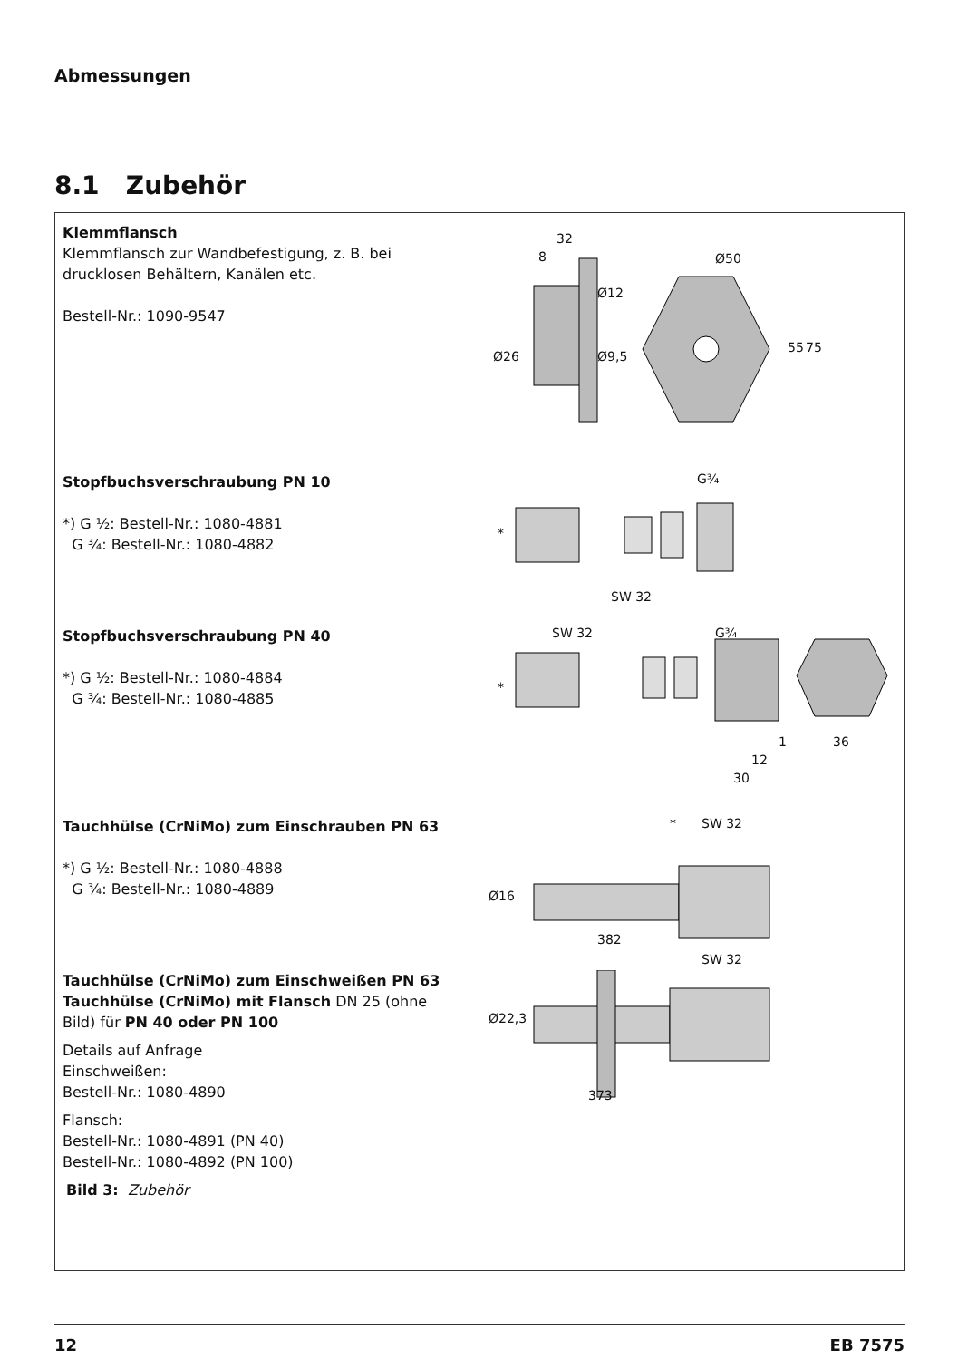Abmessungen
8.1 Zubehör
Klemmflansch
Klemmflansch zur Wandbefestigung, z. B. bei drucklosen Behältern, Kanälen etc.
Bestell-Nr.: 1090-9547
32
8 Ø50
Ø12
Ø9,5 Ø26
55 75
Stopfbuchsverschraubung PN 10
*) G ½: Bestell-Nr.: 1080-4881
G ¾: Bestell-Nr.: 1080-4882
G¾
*
SW 32
Stopfbuchsverschraubung PN 40
*) G ½: Bestell-Nr.: 1080-4884
G ¾: Bestell-Nr.: 1080-4885
SW 32 G¾
*
1 36
12
30
Tauchhülse (CrNiMo) zum Einschrauben PN 63
*) G ½: Bestell-Nr.: 1080-4888
G ¾: Bestell-Nr.: 1080-4889
* SW 32
Ø16
382
Tauchhülse (CrNiMo) zum Einschweißen PN 63 Tauchhülse (CrNiMo) mit Flansch DN 25 (ohne Bild) für PN 40 oder PN 100
Details auf Anfrage
Einschweißen:
Bestell-Nr.: 1080-4890
Flansch:
Bestell-Nr.: 1080-4891 (PN 40)
Bestell-Nr.: 1080-4892 (PN 100)
Bild 3: Zubehör
SW 32
Ø22,3
373
12 EB 7575